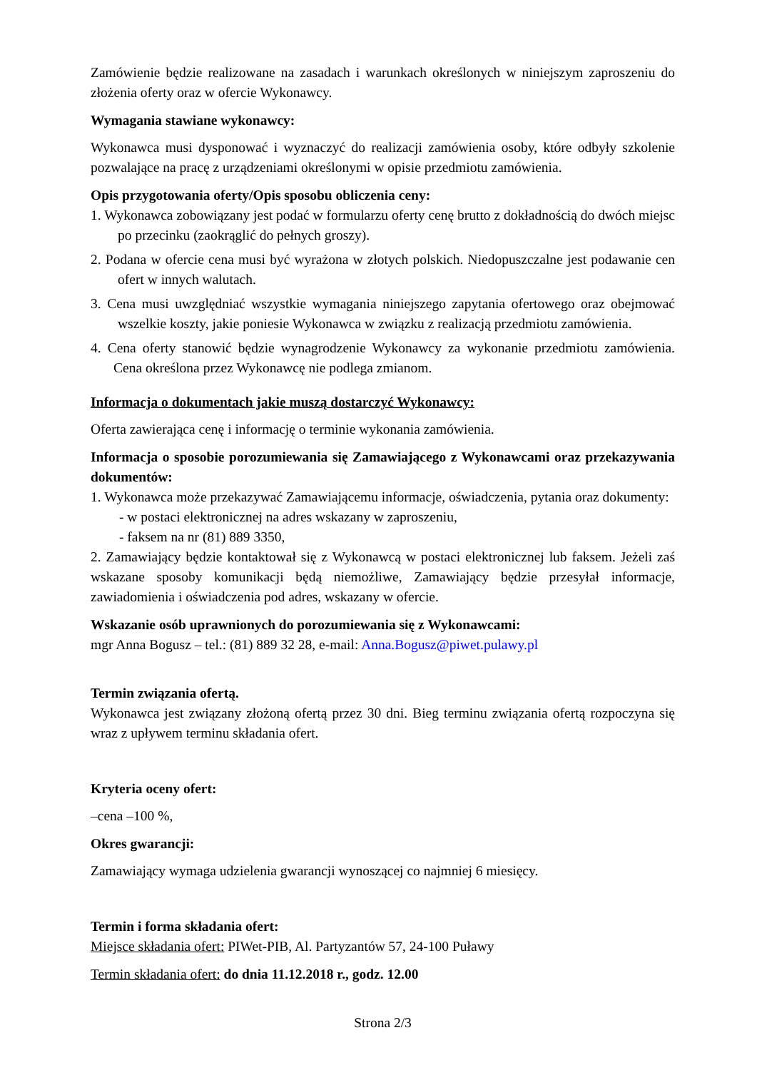Zamówienie będzie realizowane na zasadach i warunkach określonych w niniejszym zaproszeniu do złożenia oferty oraz w ofercie Wykonawcy.
Wymagania stawiane wykonawcy:
Wykonawca musi dysponować i wyznaczyć do realizacji zamówienia osoby, które odbyły szkolenie pozwalające na pracę z urządzeniami określonymi w opisie przedmiotu zamówienia.
Opis przygotowania oferty/Opis sposobu obliczenia ceny:
1. Wykonawca zobowiązany jest podać w formularzu oferty cenę brutto z dokładnością do dwóch miejsc po przecinku (zaokrąglić do pełnych groszy).
2. Podana w ofercie cena musi być wyrażona w złotych polskich. Niedopuszczalne jest podawanie cen ofert w innych walutach.
3. Cena musi uwzględniać wszystkie wymagania niniejszego zapytania ofertowego oraz obejmować wszelkie koszty, jakie poniesie Wykonawca w związku z realizacją przedmiotu zamówienia.
4. Cena oferty stanowić będzie wynagrodzenie Wykonawcy za wykonanie przedmiotu zamówienia. Cena określona przez Wykonawcę nie podlega zmianom.
Informacja o dokumentach jakie muszą dostarczyć Wykonawcy:
Oferta zawierająca cenę i informację o terminie wykonania zamówienia.
Informacja o sposobie porozumiewania się Zamawiającego z Wykonawcami oraz przekazywania dokumentów:
1. Wykonawca może przekazywać Zamawiającemu informacje, oświadczenia, pytania oraz dokumenty:
- w postaci elektronicznej na adres wskazany w zaproszeniu,
- faksem na nr (81) 889 3350,
2. Zamawiający będzie kontaktował się z Wykonawcą w postaci elektronicznej lub faksem. Jeżeli zaś wskazane sposoby komunikacji będą niemożliwe, Zamawiający będzie przesyłał informacje, zawiadomienia i oświadczenia pod adres, wskazany w ofercie.
Wskazanie osób uprawnionych do porozumiewania się z Wykonawcami:
mgr Anna Bogusz – tel.: (81) 889 32 28, e-mail: Anna.Bogusz@piwet.pulawy.pl
Termin związania ofertą.
Wykonawca jest związany złożoną ofertą przez 30 dni. Bieg terminu związania ofertą rozpoczyna się wraz z upływem terminu składania ofert.
Kryteria oceny ofert:
–cena –100 %,
Okres gwarancji:
Zamawiający wymaga udzielenia gwarancji wynoszącej co najmniej 6 miesięcy.
Termin i forma składania ofert:
Miejsce składania ofert: PIWet-PIB, Al. Partyzantów 57, 24-100 Puławy
Termin składania ofert: do dnia 11.12.2018 r., godz. 12.00
Strona 2/3